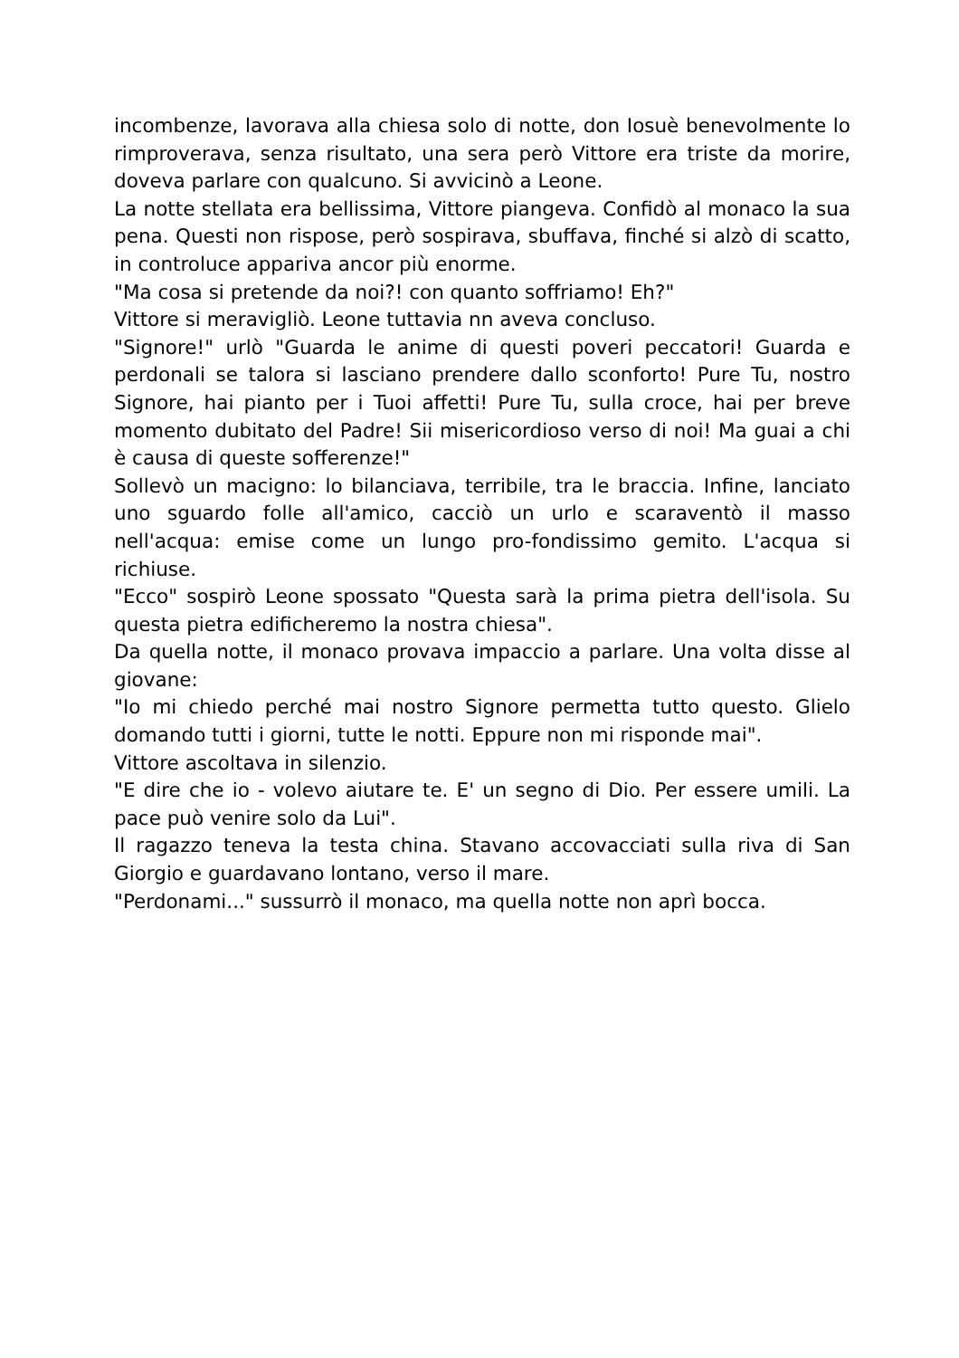incombenze, lavorava alla chiesa solo di notte, don Iosuè benevolmente lo rimproverava, senza risultato, una sera però Vittore era triste da morire, doveva parlare con qualcuno. Si avvicinò a Leone.
La notte stellata era bellissima, Vittore piangeva. Confidò al monaco la sua pena. Questi non rispose, però sospirava, sbuffava, finché si alzò di scatto, in controluce appariva ancor più enorme.
"Ma cosa si pretende da noi?! con quanto soffriamo! Eh?"
Vittore si meravigliò. Leone tuttavia nn aveva concluso.
"Signore!" urlò "Guarda le anime di questi poveri peccatori! Guarda e perdonali se talora si lasciano prendere dallo sconforto! Pure Tu, nostro Signore, hai pianto per i Tuoi affetti! Pure Tu, sulla croce, hai per breve momento dubitato del Padre! Sii misericordioso verso di noi! Ma guai a chi è causa di queste sofferenze!"
Sollevò un macigno: lo bilanciava, terribile, tra le braccia. Infine, lanciato uno sguardo folle all'amico, cacciò un urlo e scaraventò il masso nell'acqua: emise come un lungo pro-fondissimo gemito. L'acqua si richiuse.
"Ecco" sospirò Leone spossato "Questa sarà la prima pietra dell'isola. Su questa pietra edificheremo la nostra chiesa".
Da quella notte, il monaco provava impaccio a parlare. Una volta disse al giovane:
"Io mi chiedo perché mai nostro Signore permetta tutto questo. Glielo domando tutti i giorni, tutte le notti. Eppure non mi risponde mai".
Vittore ascoltava in silenzio.
"E dire che io - volevo aiutare te. E' un segno di Dio. Per essere umili. La pace può venire solo da Lui".
Il ragazzo teneva la testa china. Stavano accovacciati sulla riva di San Giorgio e guardavano lontano, verso il mare.
"Perdonami..." sussurrò il monaco, ma quella notte non aprì bocca.